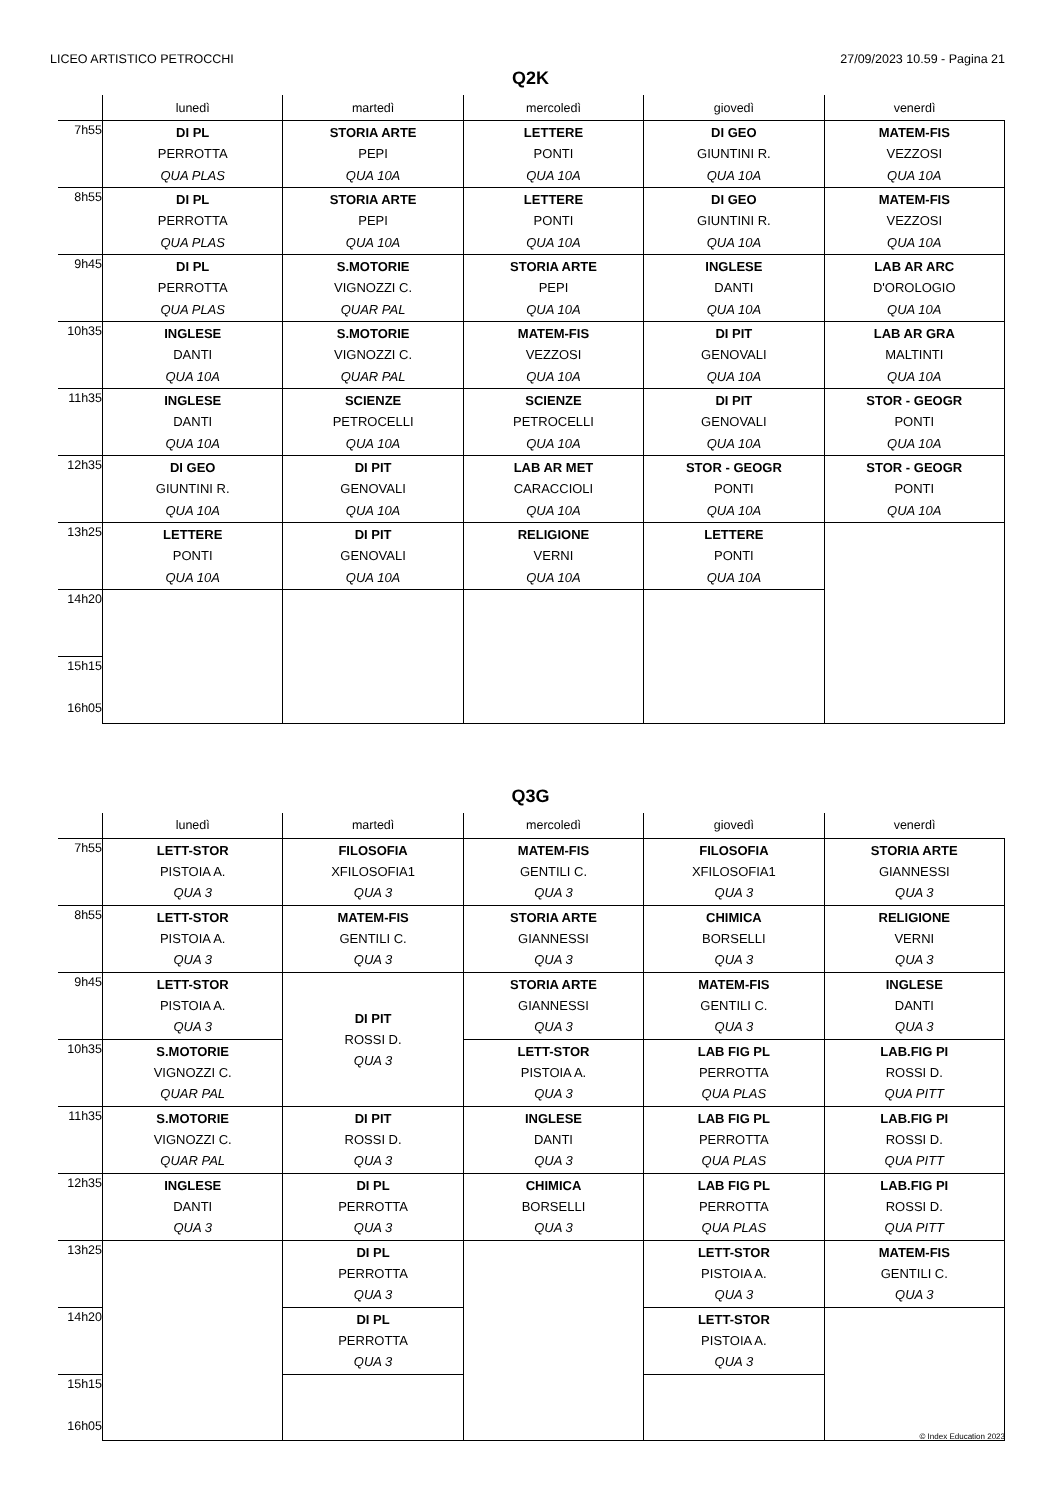LICEO ARTISTICO PETROCCHI 27/09/2023 10.59 - Pagina 21
Q2K
| | lunedì | martedì | mercoledì | giovedì | venerdì |
| --- | --- | --- | --- | --- | --- |
| 7h55 | DI PL PERROTTA QUA PLAS | STORIA ARTE PEPI QUA 10A | LETTERE PONTI QUA 10A | DI GEO GIUNTINI R. QUA 10A | MATEM-FIS VEZZOSI QUA 10A |
| 8h55 | DI PL PERROTTA QUA PLAS | STORIA ARTE PEPI QUA 10A | LETTERE PONTI QUA 10A | DI GEO GIUNTINI R. QUA 10A | MATEM-FIS VEZZOSI QUA 10A |
| 9h45 | DI PL PERROTTA QUA PLAS | S.MOTORIE VIGNOZZI C. QUAR PAL | STORIA ARTE PEPI QUA 10A | INGLESE DANTI QUA 10A | LAB AR ARC D'OROLOGIO QUA 10A |
| 10h35 | INGLESE DANTI QUA 10A | S.MOTORIE VIGNOZZI C. QUAR PAL | MATEM-FIS VEZZOSI QUA 10A | DI PIT GENOVALI QUA 10A | LAB AR GRA MALTINTI QUA 10A |
| 11h35 | INGLESE DANTI QUA 10A | SCIENZE PETROCELLI QUA 10A | SCIENZE PETROCELLI QUA 10A | DI PIT GENOVALI QUA 10A | STOR - GEOGR PONTI QUA 10A |
| 12h35 | DI GEO GIUNTINI R. QUA 10A | DI PIT GENOVALI QUA 10A | LAB AR MET CARACCIOLI QUA 10A | STOR - GEOGR PONTI QUA 10A | STOR - GEOGR PONTI QUA 10A |
| 13h25 | LETTERE PONTI QUA 10A | DI PIT GENOVALI QUA 10A | RELIGIONE VERNI QUA 10A | LETTERE PONTI QUA 10A | |
| 14h20 | | | | | |
| 15h15 16h05 | | | | | |
Q3G
| | lunedì | martedì | mercoledì | giovedì | venerdì |
| --- | --- | --- | --- | --- | --- |
| 7h55 | LETT-STOR PISTOIA A. QUA 3 | FILOSOFIA XFILOSOFIA1 QUA 3 | MATEM-FIS GENTILI C. QUA 3 | FILOSOFIA XFILOSOFIA1 QUA 3 | STORIA ARTE GIANNESSI QUA 3 |
| 8h55 | LETT-STOR PISTOIA A. QUA 3 | MATEM-FIS GENTILI C. QUA 3 | STORIA ARTE GIANNESSI QUA 3 | CHIMICA BORSELLI QUA 3 | RELIGIONE VERNI QUA 3 |
| 9h45 | LETT-STOR PISTOIA A. QUA 3 | DI PIT ROSSI D. QUA 3 | STORIA ARTE GIANNESSI QUA 3 | MATEM-FIS GENTILI C. QUA 3 | INGLESE DANTI QUA 3 |
| 10h35 | S.MOTORIE VIGNOZZI C. QUAR PAL | | LETT-STOR PISTOIA A. QUA 3 | LAB FIG PL PERROTTA QUA PLAS | LAB.FIG PI ROSSI D. QUA PITT |
| 11h35 | S.MOTORIE VIGNOZZI C. QUAR PAL | DI PIT ROSSI D. QUA 3 | INGLESE DANTI QUA 3 | LAB FIG PL PERROTTA QUA PLAS | LAB.FIG PI ROSSI D. QUA PITT |
| 12h35 | INGLESE DANTI QUA 3 | DI PL PERROTTA QUA 3 | CHIMICA BORSELLI QUA 3 | LAB FIG PL PERROTTA QUA PLAS | LAB.FIG PI ROSSI D. QUA PITT |
| 13h25 | | DI PL PERROTTA QUA 3 | | LETT-STOR PISTOIA A. QUA 3 | MATEM-FIS GENTILI C. QUA 3 |
| 14h20 | | DI PL PERROTTA QUA 3 | | LETT-STOR PISTOIA A. QUA 3 | |
| 15h15 16h05 | | | | | |
© Index Education 2023